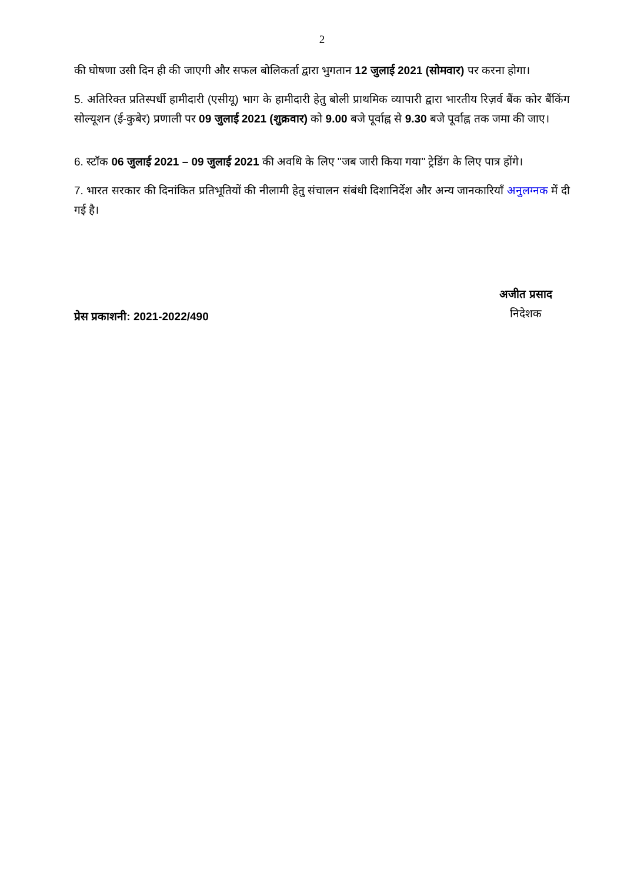2
की घोषणा उसी दिन ही की जाएगी और सफल बोलिकर्ता द्वारा भुगतान 12 जुलाई 2021 (सोमवार) पर करना होगा।
5. अतिरिक्त प्रतिस्पर्धी हामीदारी (एसीयू) भाग के हामीदारी हेतु बोली प्राथमिक व्यापारी द्वारा भारतीय रिज़र्व बैंक कोर बैंकिंग सोल्यूशन (ई-कुबेर) प्रणाली पर 09 जुलाई 2021 (शुक्रवार) को 9.00 बजे पूर्वाह्न से 9.30 बजे पूर्वाह्न तक जमा की जाए।
6. स्टॉक 06 जुलाई 2021 – 09 जुलाई 2021 की अवधि के लिए "जब जारी किया गया" ट्रेडिंग के लिए पात्र होंगे।
7. भारत सरकार की दिनांकित प्रतिभूतियों की नीलामी हेतु संचालन संबंधी दिशानिर्देश और अन्य जानकारियाँ अनुलग्नक में दी गई है।
प्रेस प्रकाशनी: 2021-2022/490
अजीत प्रसाद
निदेशक